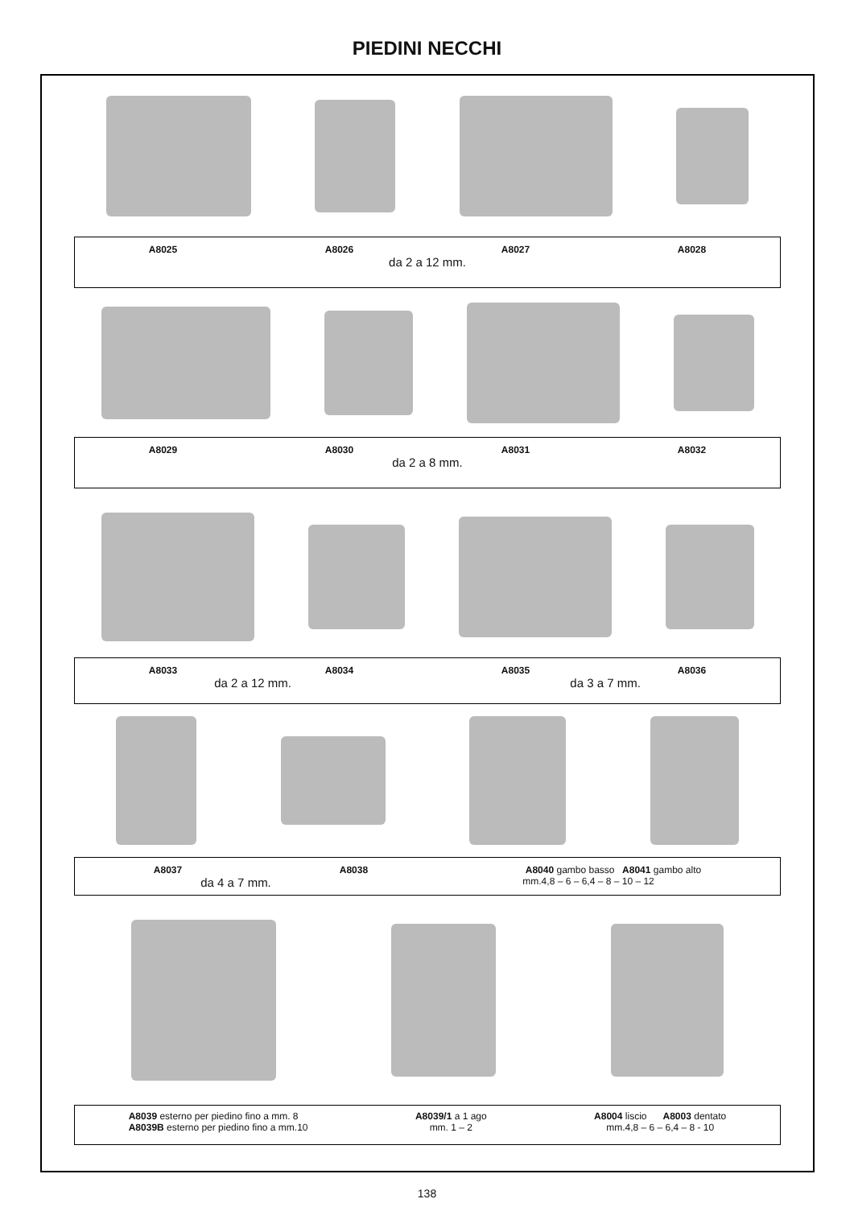PIEDINI NECCHI
A8025 A8026 A8027 A8028
da 2 a 12 mm.
A8029 A8030 A8031 A8032
da 2 a 8 mm.
A8033 A8034 A8035 A8036
da 2 a 12 mm. da 3 a 7 mm.
A8037 A8038 A8040 gambo basso A8041 gambo alto
da 4 a 7 mm. mm.4,8 – 6 – 6,4 – 8 – 10 – 12
A8039 esterno per piedino fino a mm. 8
A8039B esterno per piedino fino a mm.10
A8039/1 a 1 ago
mm. 1 – 2
A8004 liscio A8003 dentato
mm.4,8 – 6 – 6,4 – 8 - 10
138